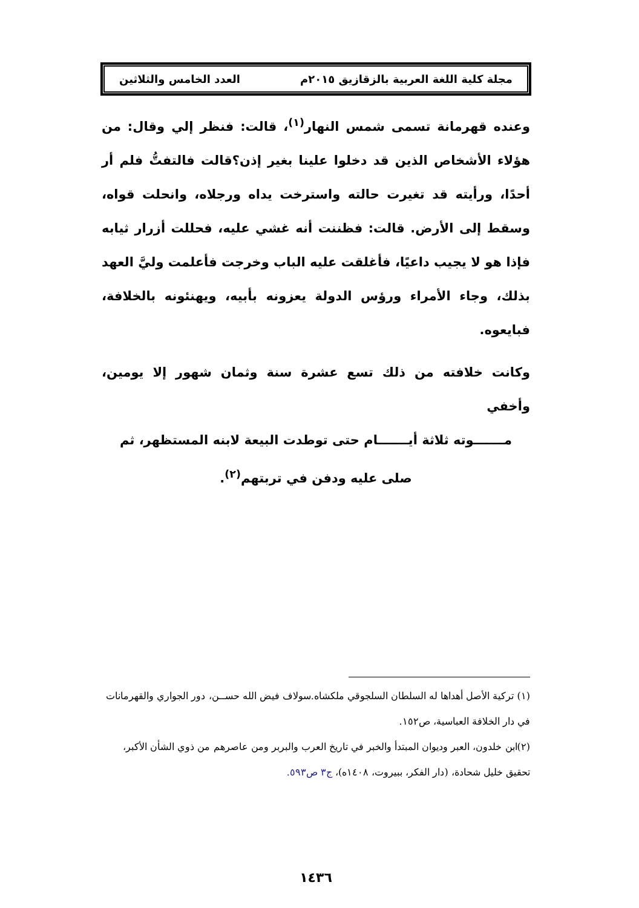مجلة كلية اللغة العربية بالزقازيق ٢٠١٥م العدد الخامس والثلاثين
وعنده قهرمانة تسمى شمس النهار<sup>(١)</sup>، قالت: فنظر إلي وقال: من هؤلاء الأشخاص الذين قد دخلوا علينا بغير إذن؟قالت فالتفتُّ فلم أر أحدًا، ورأيته قد تغيرت حالته واسترخت يداه ورجلاه، وانحلت قواه، وسقط إلى الأرض. قالت: فظننت أنه غشي عليه، فحللت أزرار ثيابه فإذا هو لا يجيب داعيًا، فأغلقت عليه الباب وخرجت فأعلمت وليَّ العهد بذلك، وجاء الأمراء ورؤس الدولة يعزونه بأبيه، ويهنئونه بالخلافة، فبايعوه.
وكانت خلافته من ذلك تسع عشرة سنة وثمان شهور إلا يومين، وأخفي
مـــــــوته ثلاثة أيـــــــام حتى توطدت البيعة لابنه المستظهر، ثم
صلى عليه ودفن في تربتهم<sup>(٢)</sup>.
(١) تركية الأصل أهداها له السلطان السلجوقي ملكشاه.سولاف فيض الله حســن، دور الجواري والقهرمانات في دار الخلافة العباسية، ص١٥٢.
(٢)ابن خلدون، العبر وديوان المبتدأ والخبر في تاريخ العرب والبربر ومن عاصرهم من ذوي الشأن الأكبر، تحقيق خليل شحادة، (دار الفكر، ببيروت، ١٤٠٨ه)، ج٣ ص٥٩٣.
١٤٣٦